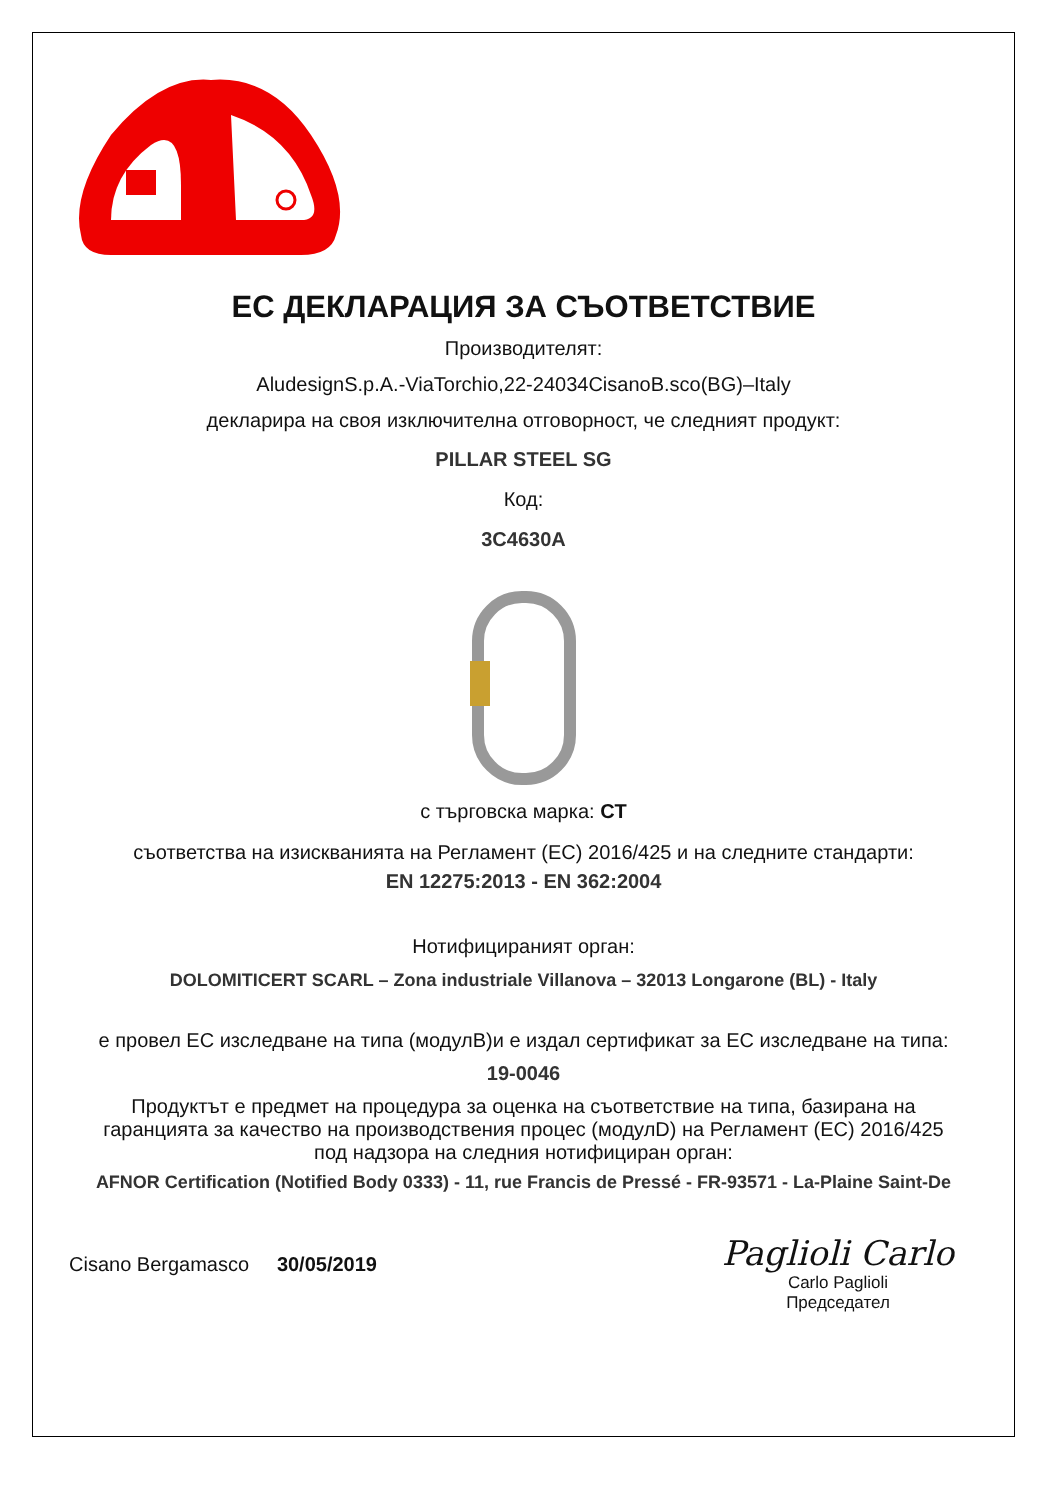ЕС ДЕКЛАРАЦИЯ ЗА СЪОТВЕТСТВИЕ
Производителят:
AludesignS.p.A.-ViaTorchio,22-24034CisanoB.sco(BG)–Italy
декларира на своя изключителна отговорност, че следният продукт:
PILLAR STEEL SG
Код:
3C4630A
с търговска марка: CT
съответства на изискванията на Регламент (ЕС) 2016/425 и на следните стандарти:
EN 12275:2013 - EN 362:2004
Нотифицираният орган:
DOLOMITICERT SCARL – Zona industriale Villanova – 32013 Longarone (BL) - Italy
е провел ЕС изследване на типа (модулB)и е издал сертификат за ЕС изследване на типа:
19-0046
Продуктът е предмет на процедура за оценка на съответствие на типа, базирана на гаранцията за качество на производствения процес (модулD) на Регламент (ЕС) 2016/425 под надзора на следния нотифициран орган:
AFNOR Certification (Notified Body 0333) - 11, rue Francis de Pressé - FR-93571 - La-Plaine Saint-De
Cisano Bergamasco 30/05/2019
Paglioli Carlo
Carlo Paglioli
Председател